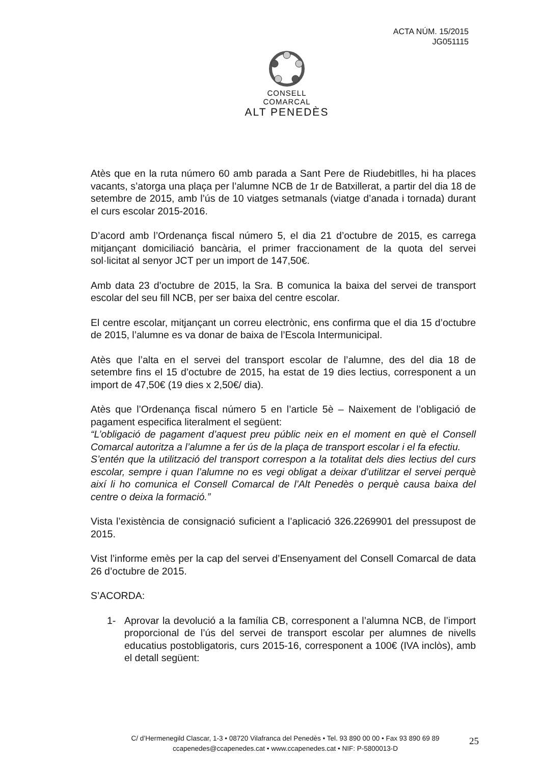ACTA NÚM. 15/2015
JG051115
CONSELL COMARCAL
ALT PENEDÈS
Atès que en la ruta número 60 amb parada a Sant Pere de Riudebitlles, hi ha places vacants, s’atorga una plaça per l’alumne NCB de 1r de Batxillerat, a partir del dia 18 de setembre de 2015, amb l’ús de 10 viatges setmanals (viatge d’anada i tornada) durant el curs escolar 2015-2016.
D’acord amb l’Ordenança fiscal número 5, el dia 21 d’octubre de 2015, es carrega mitjançant domiciliació bancària, el primer fraccionament de la quota del servei sol·licitat al senyor JCT per un import de 147,50€.
Amb data 23 d’octubre de 2015, la Sra. B comunica la baixa del servei de transport escolar del seu fill NCB, per ser baixa del centre escolar.
El centre escolar, mitjançant un correu electrònic, ens confirma que el dia 15 d’octubre de 2015, l’alumne es va donar de baixa de l’Escola Intermunicipal.
Atès que l’alta en el servei del transport escolar de l’alumne, des del dia 18 de setembre fins el 15 d’octubre de 2015, ha estat de 19 dies lectius, corresponent a un import de 47,50€ (19 dies x 2,50€/ dia).
Atès que l’Ordenança fiscal número 5 en l’article 5è – Naixement de l’obligació de pagament especifica literalment el següent:
“L’obligació de pagament d’aquest preu públic neix en el moment en què el Consell Comarcal autoritza a l’alumne a fer ús de la plaça de transport escolar i el fa efectiu.
S’entén que la utilització del transport correspon a la totalitat dels dies lectius del curs escolar, sempre i quan l’alumne no es vegi obligat a deixar d’utilitzar el servei perquè així li ho comunica el Consell Comarcal de l’Alt Penedès o perquè causa baixa del centre o deixa la formació.”
Vista l’existència de consignació suficient a l’aplicació 326.2269901 del pressupost de 2015.
Vist l’informe emès per la cap del servei d’Ensenyament del Consell Comarcal de data 26 d’octubre de 2015.
S’ACORDA:
1- Aprovar la devolució a la família CB, corresponent a l’alumna NCB, de l’import proporcional de l’ús del servei de transport escolar per alumnes de nivells educatius postobligatoris, curs 2015-16, corresponent a 100€ (IVA inclòs), amb el detall següent:
C/ d’Hermenegild Clascar, 1-3 • 08720 Vilafranca del Penedès • Tel. 93 890 00 00 • Fax 93 890 69 89
ccapenedes@ccapenedes.cat • www.ccapenedes.cat • NIF: P-5800013-D
25